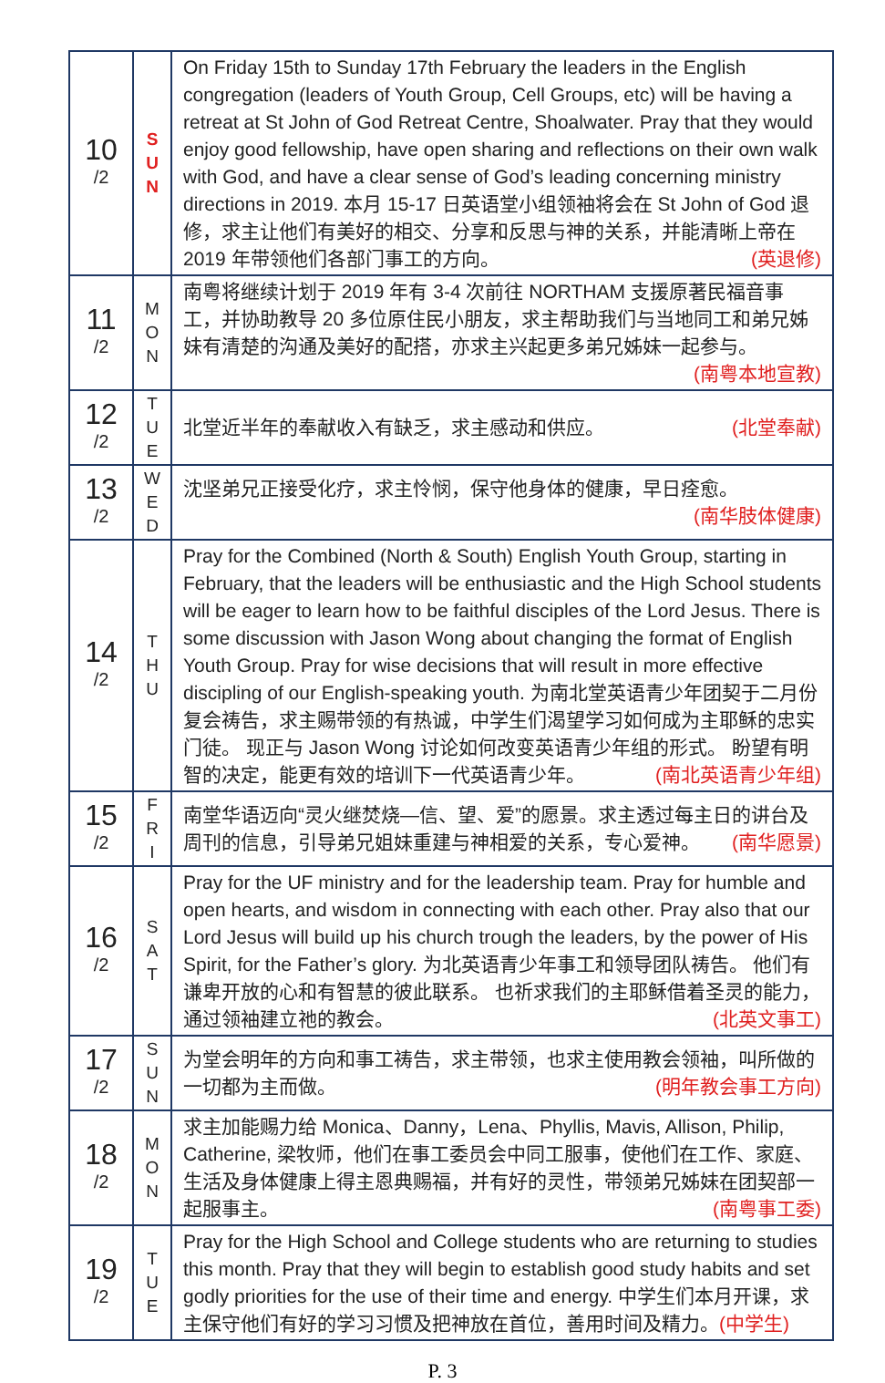| 10 /2 | S U N | On Friday 15th to Sunday 17th February the leaders in the English congregation (leaders of Youth Group, Cell Groups, etc) will be having a retreat at St John of God Retreat Centre, Shoalwater. Pray that they would enjoy good fellowship, have open sharing and reflections on their own walk with God, and have a clear sense of God’s leading concerning ministry directions in 2019. 本月 15-17 日英语堂小组领袖将会在 St John of God 退修，求主让他们有美好的相交、分享和反思与神的关系，并能清晰上帝在 2019 年带领他们各部门事工的方向。 (英退修) |
| 11 /2 | M O N | 南粤将继续计划于 2019 年有 3-4 次前往 NORTHAM 支援原著民福音事工，并协助教导 20 多位原住民小朋友，求主帮助我们与当地同工和弟兄姊妹有清楚的沟通及美好的配搭，亦求主兴起更多弟兄姊妹一起参与。 (南粤本地宣教) |
| 12 /2 | T U E | 北堂近半年的奉献收入有缺乏，求主感动和供应。 (北堂奉献) |
| 13 /2 | W E D | 沈坚弟兄正接受化疗，求主怜悯，保守他身体的健康，早日痊愈。 (南华肢体健康) |
| 14 /2 | T H U | Pray for the Combined (North & South) English Youth Group, starting in February, that the leaders will be enthusiastic and the High School students will be eager to learn how to be faithful disciples of the Lord Jesus. There is some discussion with Jason Wong about changing the format of English Youth Group. Pray for wise decisions that will result in more effective discipling of our English-speaking youth. 为南北堂英语青少年团契于二月份复会祷告，求主赐带领的有热诚，中学生们渴望学习如何成为主耶稣的忠实门徒。 现正与 Jason Wong 讨论如何改变英语青少年组的形式。 盼望有明智的决定，能更有效的培训下一代英语青少年。 (南北英语青少年组) |
| 15 /2 | F R I | 南堂华语迈向“灵火继焚烧—信、望、爱”的愿景。求主透过每主日的讲台及周刊的信息，引导弟兄姐妹重建与神相爱的关系，专心爱神。 (南华愿景) |
| 16 /2 | S A T | Pray for the UF ministry and for the leadership team. Pray for humble and open hearts, and wisdom in connecting with each other. Pray also that our Lord Jesus will build up his church trough the leaders, by the power of His Spirit, for the Father’s glory. 为北英语青少年事工和领导团队祷告。 他们有谦卑开放的心和有智慧的彼此联系。 也祈求我们的主耶稣借着圣灵的能力，通过领袖建立祂的教会。 (北英文事工) |
| 17 /2 | S U N | 为堂会明年的方向和事工祷告，求主带领，也求主使用教会领袖，叫所做的一切都为主而做。 (明年教会事工方向) |
| 18 /2 | M O N | 求主加能赐力给 Monica、Danny，Lena、Phyllis, Mavis, Allison, Philip, Catherine, 梁牧师，他们在事工委员会中同工服事，使他们在工作、家庭、生活及身体健康上得主恩典赐福，并有好的灵性，带领弟兄姊妹在团契部一起服事主。 (南粤事工委) |
| 19 /2 | T U E | Pray for the High School and College students who are returning to studies this month. Pray that they will begin to establish good study habits and set godly priorities for the use of their time and energy. 中学生们本月开课，求主保守他们有好的学习习惯及把神放在首位，善用时间及精力。 (中学生) |
P. 3